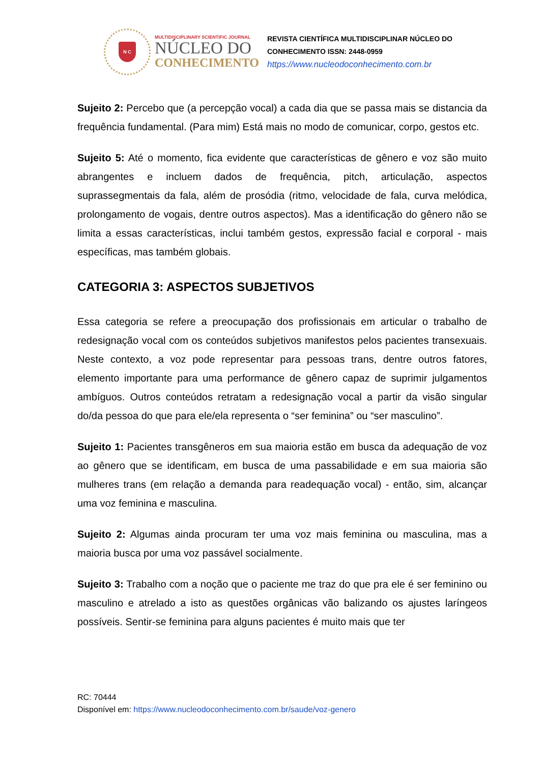N C
MULTIDISCIPLINARY SCIENTIFIC JOURNAL
NÚCLEO DO
CONHECIMENTO
REVISTA CIENTÍFICA MULTIDISCIPLINAR NÚCLEO DO
CONHECIMENTO ISSN: 2448-0959
https://www.nucleodoconhecimento.com.br
Sujeito 2: Percebo que (a percepção vocal) a cada dia que se passa mais se distancia da frequência fundamental. (Para mim) Está mais no modo de comunicar, corpo, gestos etc.
Sujeito 5: Até o momento, fica evidente que características de gênero e voz são muito abrangentes e incluem dados de frequência, pitch, articulação, aspectos suprassegmentais da fala, além de prosódia (ritmo, velocidade de fala, curva melódica, prolongamento de vogais, dentre outros aspectos). Mas a identificação do gênero não se limita a essas características, inclui também gestos, expressão facial e corporal - mais específicas, mas também globais.
CATEGORIA 3: ASPECTOS SUBJETIVOS
Essa categoria se refere a preocupação dos profissionais em articular o trabalho de redesignação vocal com os conteúdos subjetivos manifestos pelos pacientes transexuais. Neste contexto, a voz pode representar para pessoas trans, dentre outros fatores, elemento importante para uma performance de gênero capaz de suprimir julgamentos ambíguos. Outros conteúdos retratam a redesignação vocal a partir da visão singular do/da pessoa do que para ele/ela representa o “ser feminina” ou “ser masculino”.
Sujeito 1: Pacientes transgêneros em sua maioria estão em busca da adequação de voz ao gênero que se identificam, em busca de uma passabilidade e em sua maioria são mulheres trans (em relação a demanda para readequação vocal) - então, sim, alcançar uma voz feminina e masculina.
Sujeito 2: Algumas ainda procuram ter uma voz mais feminina ou masculina, mas a maioria busca por uma voz passável socialmente.
Sujeito 3: Trabalho com a noção que o paciente me traz do que pra ele é ser feminino ou masculino e atrelado a isto as questões orgânicas vão balizando os ajustes laríngeos possíveis. Sentir-se feminina para alguns pacientes é muito mais que ter
RC: 70444
Disponível em: https://www.nucleodoconhecimento.com.br/saude/voz-genero